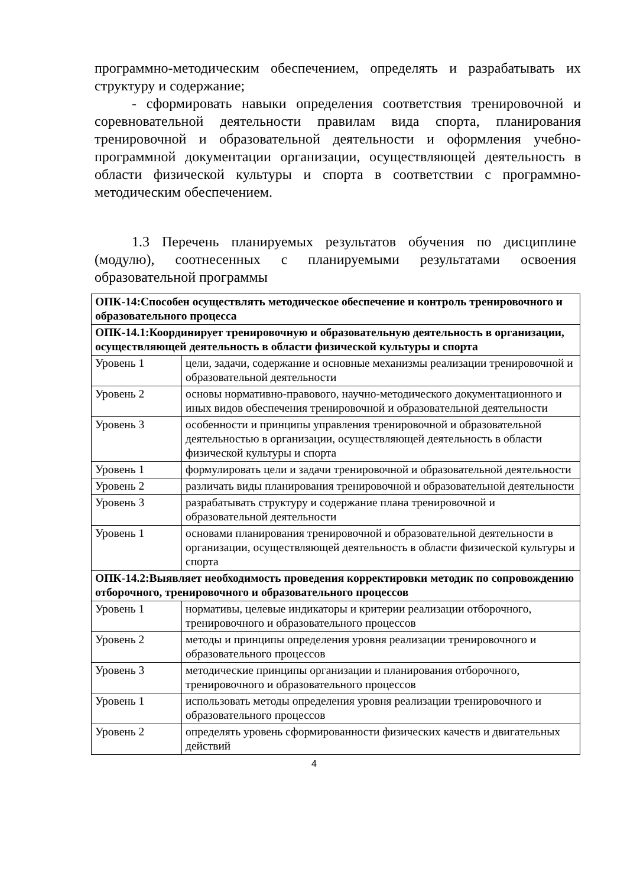программно-методическим обеспечением, определять и разрабатывать их структуру и содержание;
- сформировать навыки определения соответствия тренировочной и соревновательной деятельности правилам вида спорта, планирования тренировочной и образовательной деятельности и оформления учебно-программной документации организации, осуществляющей деятельность в области физической культуры и спорта в соответствии с программно-методическим обеспечением.
1.3 Перечень планируемых результатов обучения по дисциплине (модулю), соотнесенных с планируемыми результатами освоения образовательной программы
| ОПК-14:Способен осуществлять методическое обеспечение и контроль тренировочного и образовательного процесса | |
| ОПК-14.1:Координирует тренировочную и образовательную деятельность в организации, осуществляющей деятельность в области физической культуры и спорта | |
| Уровень 1 | цели, задачи, содержание и основные механизмы реализации тренировочной и образовательной деятельности |
| Уровень 2 | основы нормативно-правового, научно-методического документационного и иных видов обеспечения тренировочной и образовательной деятельности |
| Уровень 3 | особенности и принципы управления тренировочной и образовательной деятельностью в организации, осуществляющей деятельность в области физической культуры и спорта |
| Уровень 1 | формулировать цели и задачи тренировочной и образовательной деятельности |
| Уровень 2 | различать виды планирования тренировочной и образовательной деятельности |
| Уровень 3 | разрабатывать структуру и содержание плана тренировочной и образовательной деятельности |
| Уровень 1 | основами планирования тренировочной и образовательной деятельности в организации, осуществляющей деятельность в области физической культуры и спорта |
| ОПК-14.2:Выявляет необходимость проведения корректировки методик по сопровождению отборочного, тренировочного и образовательного процессов | |
| Уровень 1 | нормативы, целевые индикаторы и критерии реализации отборочного, тренировочного и образовательного процессов |
| Уровень 2 | методы и принципы определения уровня реализации тренировочного и образовательного процессов |
| Уровень 3 | методические принципы организации и планирования отборочного, тренировочного и образовательного процессов |
| Уровень 1 | использовать методы определения уровня реализации тренировочного и образовательного процессов |
| Уровень 2 | определять уровень сформированности физических качеств и двигательных действий |
4